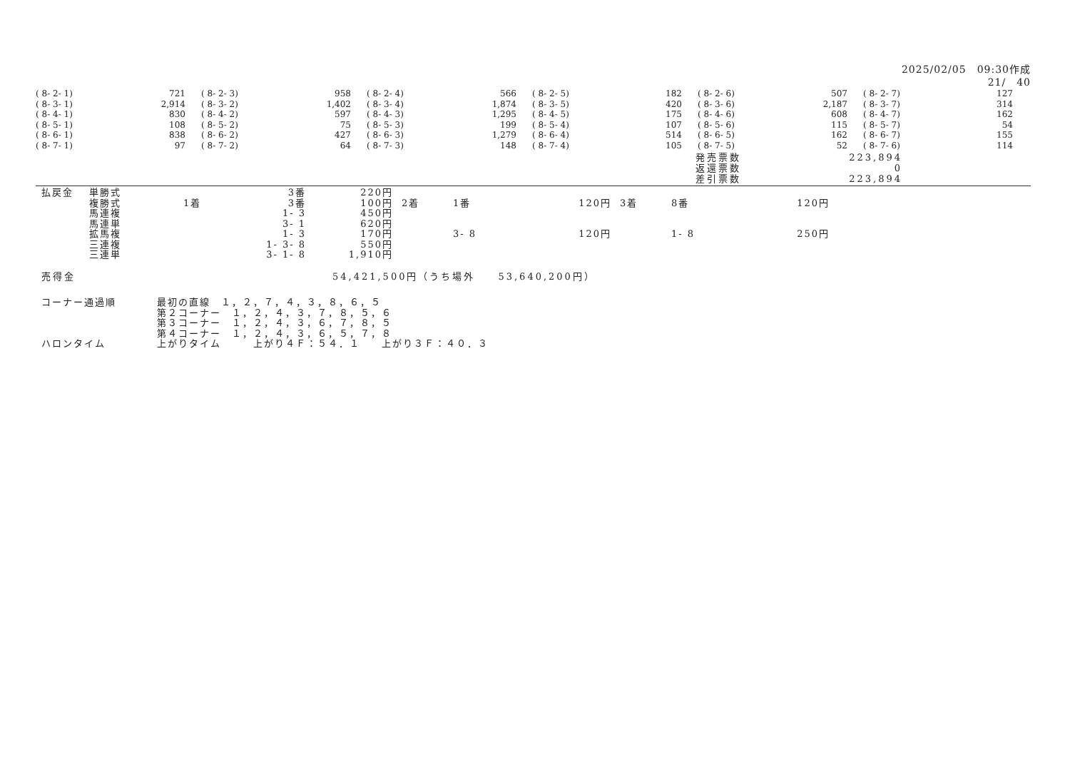2025/02/05　09:30作成
21/　40
| ( 8- 2- 1) | 721 | ( 8- 2- 3) | 958 | ( 8- 2- 4) | 566 | ( 8- 2- 5) | 182 | ( 8- 2- 6) | 507 | ( 8- 2- 7) | 127 |
| ( 8- 3- 1) | 2,914 | ( 8- 3- 2) | 1,402 | ( 8- 3- 4) | 1,874 | ( 8- 3- 5) | 420 | ( 8- 3- 6) | 2,187 | ( 8- 3- 7) | 314 |
| ( 8- 4- 1) | 830 | ( 8- 4- 2) | 597 | ( 8- 4- 3) | 1,295 | ( 8- 4- 5) | 175 | ( 8- 4- 6) | 608 | ( 8- 4- 7) | 162 |
| ( 8- 5- 1) | 108 | ( 8- 5- 2) | 75 | ( 8- 5- 3) | 199 | ( 8- 5- 4) | 107 | ( 8- 5- 6) | 115 | ( 8- 5- 7) | 54 |
| ( 8- 6- 1) | 838 | ( 8- 6- 2) | 427 | ( 8- 6- 3) | 1,279 | ( 8- 6- 4) | 514 | ( 8- 6- 5) | 162 | ( 8- 6- 7) | 155 |
| ( 8- 7- 1) | 97 | ( 8- 7- 2) | 64 | ( 8- 7- 3) | 148 | ( 8- 7- 4) | 105 | ( 8- 7- 5) | 52 | ( 8- 7- 6) | 114 |
| 発売票数 | 223,894 |
| 返還票数 | 0 |
| 差引票数 | 223,894 |
| 払戻金 | 単勝式 | | 3番 | 220円 | | | | | | |
| | 複勝式 | 1着 | 3番 | 100円 | 2着 | 1番 | 120円 | 3着 | 8番 | 120円 |
| | 馬連複 | | 1- 3 | 450円 | | | | | | |
| | 馬連単 | | 3- 1 | 620円 | | | | | | |
| | 拡馬複 | | 1- 3 | 170円 | | 3- 8 | 120円 | | 1- 8 | 250円 |
| | 三連複 | | 1- 3- 8 | 550円 | | | | | | |
| | 三連単 | | 3- 1- 8 | 1,910円 | | | | | | |
売得金 54,421,500円（うち場外　　53,640,200円）
| コーナー通過順 | 最初の直線 １，２，７，４，３，８，６，５ |
| | 第２コーナー １，２，４，３，７，８，５，６ |
| | 第３コーナー １，２，４，３，６，７，８，５ |
| | 第４コーナー １，２，４，３，６，５，７，８ |
| ハロンタイム | 上がりタイム 上がり４Ｆ：５４．１ 上がり３Ｆ：４０．３ |